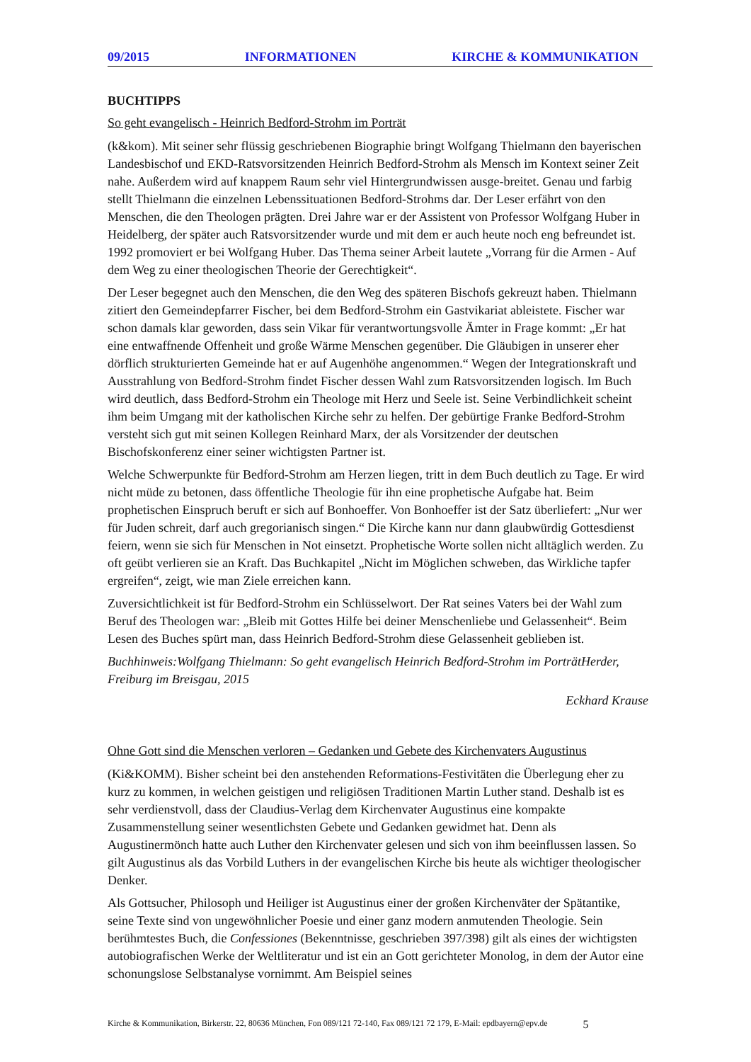09/2015 INFORMATIONEN KIRCHE & KOMMUNIKATION
BUCHTIPPS
So geht evangelisch - Heinrich Bedford-Strohm im Porträt
(k&kom). Mit seiner sehr flüssig geschriebenen Biographie bringt Wolfgang Thielmann den bayerischen Landesbischof und EKD-Ratsvorsitzenden Heinrich Bedford-Strohm als Mensch im Kontext seiner Zeit nahe. Außerdem wird auf knappem Raum sehr viel Hintergrundwissen ausge-breitet. Genau und farbig stellt Thielmann die einzelnen Lebenssituationen Bedford-Strohms dar. Der Leser erfährt von den Menschen, die den Theologen prägten. Drei Jahre war er der Assistent von Professor Wolfgang Huber in Heidelberg, der später auch Ratsvorsitzender wurde und mit dem er auch heute noch eng befreundet ist. 1992 promoviert er bei Wolfgang Huber. Das Thema seiner Arbeit lautete „Vorrang für die Armen - Auf dem Weg zu einer theologischen Theorie der Gerechtigkeit“.
Der Leser begegnet auch den Menschen, die den Weg des späteren Bischofs gekreuzt haben. Thielmann zitiert den Gemeindepfarrer Fischer, bei dem Bedford-Strohm ein Gastvikariat ableistete. Fischer war schon damals klar geworden, dass sein Vikar für verantwortungsvolle Ämter in Frage kommt: „Er hat eine entwaffnende Offenheit und große Wärme Menschen gegenüber. Die Gläubigen in unserer eher dörflich strukturierten Gemeinde hat er auf Augenhöhe angenommen.“ Wegen der Integrationskraft und Ausstrahlung von Bedford-Strohm findet Fischer dessen Wahl zum Ratsvorsitzenden logisch. Im Buch wird deutlich, dass Bedford-Strohm ein Theologe mit Herz und Seele ist. Seine Verbindlichkeit scheint ihm beim Umgang mit der katholischen Kirche sehr zu helfen. Der gebürtige Franke Bedford-Strohm versteht sich gut mit seinen Kollegen Reinhard Marx, der als Vorsitzender der deutschen Bischofskonferenz einer seiner wichtigsten Partner ist.
Welche Schwerpunkte für Bedford-Strohm am Herzen liegen, tritt in dem Buch deutlich zu Tage. Er wird nicht müde zu betonen, dass öffentliche Theologie für ihn eine prophetische Aufgabe hat. Beim prophetischen Einspruch beruft er sich auf Bonhoeffer. Von Bonhoeffer ist der Satz überliefert: „Nur wer für Juden schreit, darf auch gregorianisch singen.“ Die Kirche kann nur dann glaubwürdig Gottesdienst feiern, wenn sie sich für Menschen in Not einsetzt. Prophetische Worte sollen nicht alltäglich werden. Zu oft geübt verlieren sie an Kraft. Das Buchkapitel „Nicht im Möglichen schweben, das Wirkliche tapfer ergreifen“, zeigt, wie man Ziele erreichen kann.
Zuversichtlichkeit ist für Bedford-Strohm ein Schlüsselwort. Der Rat seines Vaters bei der Wahl zum Beruf des Theologen war: „Bleib mit Gottes Hilfe bei deiner Menschenliebe und Gelassenheit“. Beim Lesen des Buches spürt man, dass Heinrich Bedford-Strohm diese Gelassenheit geblieben ist.
Buchhinweis:Wolfgang Thielmann: So geht evangelisch Heinrich Bedford-Strohm im PorträtHerder, Freiburg im Breisgau, 2015
Eckhard Krause
Ohne Gott sind die Menschen verloren – Gedanken und Gebete des Kirchenvaters Augustinus
(Ki&KOMM). Bisher scheint bei den anstehenden Reformations-Festivitäten die Überlegung eher zu kurz zu kommen, in welchen geistigen und religiösen Traditionen Martin Luther stand. Deshalb ist es sehr verdienstvoll, dass der Claudius-Verlag dem Kirchenvater Augustinus eine kompakte Zusammenstellung seiner wesentlichsten Gebete und Gedanken gewidmet hat. Denn als Augustinermönch hatte auch Luther den Kirchenvater gelesen und sich von ihm beeinflussen lassen. So gilt Augustinus als das Vorbild Luthers in der evangelischen Kirche bis heute als wichtiger theologischer Denker.
Als Gottsucher, Philosoph und Heiliger ist Augustinus einer der großen Kirchenväter der Spätantike, seine Texte sind von ungewöhnlicher Poesie und einer ganz modern anmutenden Theologie. Sein berühmtestes Buch, die Confessiones (Bekenntnisse, geschrieben 397/398) gilt als eines der wichtigsten autobiografischen Werke der Weltliteratur und ist ein an Gott gerichteter Monolog, in dem der Autor eine schonungslose Selbstanalyse vornimmt. Am Beispiel seines
Kirche & Kommunikation, Birkerstr. 22, 80636 München, Fon 089/121 72-140, Fax 089/121 72 179, E-Mail: epdbayern@epv.de 5